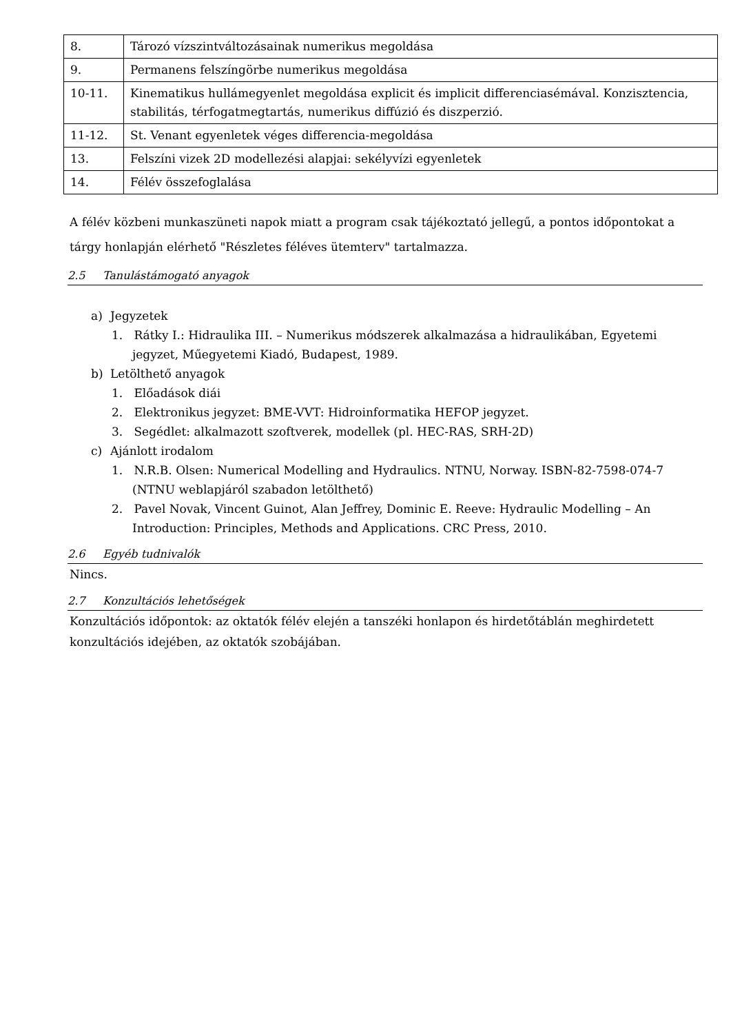| 8. | Tározó vízszintváltozásainak numerikus megoldása |
| 9. | Permanens felszíngörbe numerikus megoldása |
| 10-11. | Kinematikus hullámegyenlet megoldása explicit és implicit differenciasémával. Konzisztencia, stabilitás, térfogatmegtartás, numerikus diffúzió és diszperzió. |
| 11-12. | St. Venant egyenletek véges differencia-megoldása |
| 13. | Felszíni vizek 2D modellezési alapjai: sekélyvízi egyenletek |
| 14. | Félév összefoglalása |
A félév közbeni munkaszüneti napok miatt a program csak tájékoztató jellegű, a pontos időpontokat a tárgy honlapján elérhető "Részletes féléves ütemterv" tartalmazza.
2.5 Tanulástámogató anyagok
a) Jegyzetek
1. Rátky I.: Hidraulika III. – Numerikus módszerek alkalmazása a hidraulikában, Egyetemi jegyzet, Műegyetemi Kiadó, Budapest, 1989.
b) Letölthető anyagok
1. Előadások diái
2. Elektronikus jegyzet: BME-VVT: Hidroinformatika HEFOP jegyzet.
3. Segédlet: alkalmazott szoftverek, modellek (pl. HEC-RAS, SRH-2D)
c) Ajánlott irodalom
1. N.R.B. Olsen: Numerical Modelling and Hydraulics. NTNU, Norway. ISBN-82-7598-074-7 (NTNU weblapjáról szabadon letölthető)
2. Pavel Novak, Vincent Guinot, Alan Jeffrey, Dominic E. Reeve: Hydraulic Modelling – An Introduction: Principles, Methods and Applications. CRC Press, 2010.
2.6 Egyéb tudnivalók
Nincs.
2.7 Konzultációs lehetőségek
Konzultációs időpontok: az oktatók félév elején a tanszéki honlapon és hirdetőtáblán meghirdetett konzultációs idejében, az oktatók szobájában.